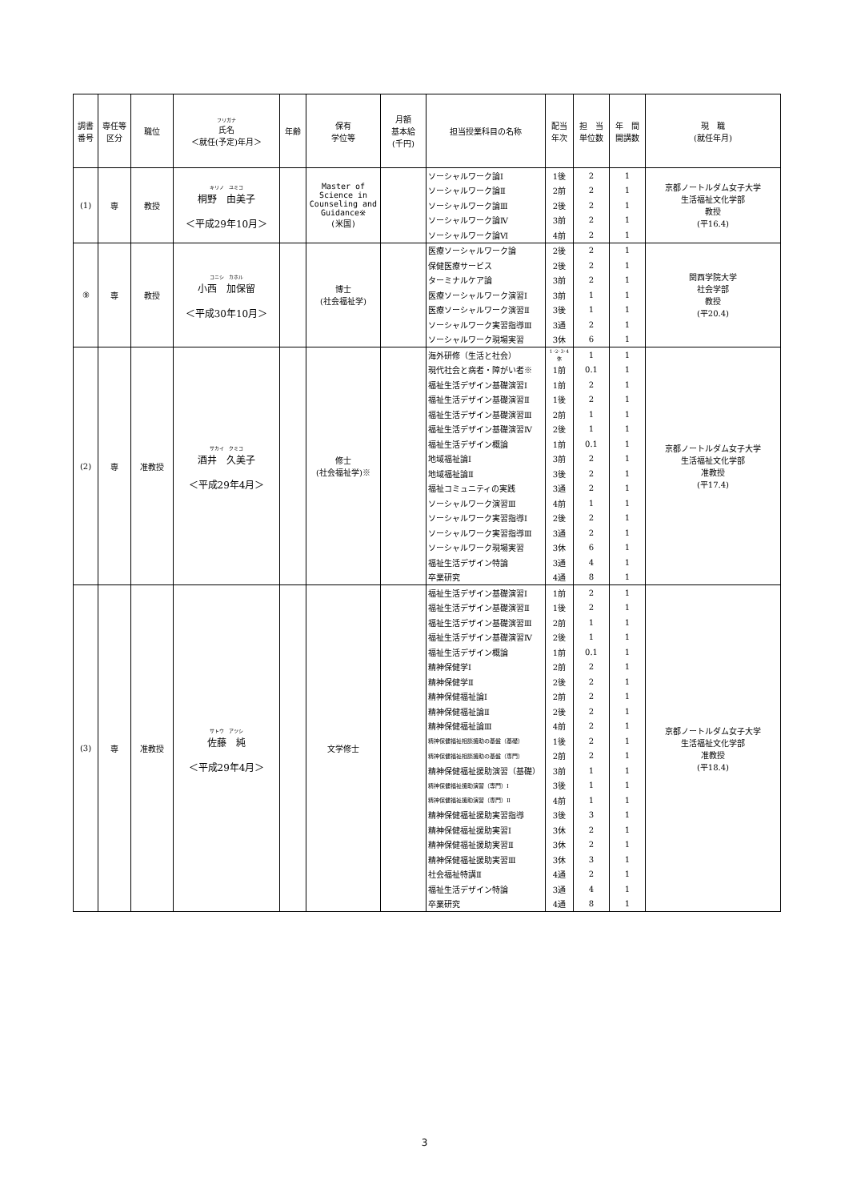| 調書 番号 | 専任等 区分 | 職位 | フリガナ 氏名 ＜就任(予定)年月＞ | 年齢 | 保有 学位等 | 月額 基本給 (千円) | 担当授業科目の名称 | 配当 年次 | 担 当 単位数 | 年 間 開講数 | 現 職 (就任年月) |
| --- | --- | --- | --- | --- | --- | --- | --- | --- | --- | --- | --- |
| (1) | 専 | 教授 | キリノ ユミコ 桐野 由美子 ＜平成29年10月＞ | | Master of Science in Counseling and Guidance※ (米国) | | ソーシャルワーク論Ⅰ | 1後 | 2 | 1 | 京都ノートルダム女子大学 生活福祉文化学部 教授 (平16.4) |
| | | | | | | | ソーシャルワーク論Ⅱ | 2前 | 2 | 1 | |
| | | | | | | | ソーシャルワーク論Ⅲ | 2後 | 2 | 1 | |
| | | | | | | | ソーシャルワーク論Ⅳ | 3前 | 2 | 1 | |
| | | | | | | | ソーシャルワーク論Ⅵ | 4前 | 2 | 1 | |
| ⑨ | 専 | 教授 | コニシ カホル 小西 加保留 ＜平成30年10月＞ | | 博士 (社会福祉学) | | 医療ソーシャルワーク論 | 2後 | 2 | 1 | 関西学院大学 社会学部 教授 (平20.4) |
| | | | | | | | 保健医療サービス | 2後 | 2 | 1 | |
| | | | | | | | ターミナルケア論 | 3前 | 2 | 1 | |
| | | | | | | | 医療ソーシャルワーク演習Ⅰ | 3前 | 1 | 1 | |
| | | | | | | | 医療ソーシャルワーク演習Ⅱ | 3後 | 1 | 1 | |
| | | | | | | | ソーシャルワーク実習指導Ⅲ | 3通 | 2 | 1 | |
| | | | | | | | ソーシャルワーク現場実習 | 3休 | 6 | 1 | |
| (2) | 専 | 准教授 | サカイ クミコ 酒井 久美子 ＜平成29年4月＞ | | 修士 (社会福祉学)※ | | 海外研修（生活と社会） | 1･2･3･4休 | 1 | 1 | 京都ノートルダム女子大学 生活福祉文化学部 准教授 (平17.4) |
| | | | | | | | 現代社会と病者・障がい者※ | 1前 | 0.1 | 1 | |
| | | | | | | | 福祉生活デザイン基礎演習Ⅰ | 1前 | 2 | 1 | |
| | | | | | | | 福祉生活デザイン基礎演習Ⅱ | 1後 | 2 | 1 | |
| | | | | | | | 福祉生活デザイン基礎演習Ⅲ | 2前 | 1 | 1 | |
| | | | | | | | 福祉生活デザイン基礎演習Ⅳ | 2後 | 1 | 1 | |
| | | | | | | | 福祉生活デザイン概論 | 1前 | 0.1 | 1 | |
| | | | | | | | 地域福祉論Ⅰ | 3前 | 2 | 1 | |
| | | | | | | | 地域福祉論Ⅱ | 3後 | 2 | 1 | |
| | | | | | | | 福祉コミュニティの実践 | 3通 | 2 | 1 | |
| | | | | | | | ソーシャルワーク演習Ⅲ | 4前 | 1 | 1 | |
| | | | | | | | ソーシャルワーク実習指導Ⅰ | 2後 | 2 | 1 | |
| | | | | | | | ソーシャルワーク実習指導Ⅲ | 3通 | 2 | 1 | |
| | | | | | | | ソーシャルワーク現場実習 | 3休 | 6 | 1 | |
| | | | | | | | 福祉生活デザイン特論 | 3通 | 4 | 1 | |
| | | | | | | | 卒業研究 | 4通 | 8 | 1 | |
| (3) | 専 | 准教授 | サトウ アツシ 佐藤 純 ＜平成29年4月＞ | | 文学修士 | | 福祉生活デザイン基礎演習Ⅰ | 1前 | 2 | 1 | 京都ノートルダム女子大学 生活福祉文化学部 准教授 (平18.4) |
| | | | | | | | 福祉生活デザイン基礎演習Ⅱ | 1後 | 2 | 1 | |
| | | | | | | | 福祉生活デザイン基礎演習Ⅲ | 2前 | 1 | 1 | |
| | | | | | | | 福祉生活デザイン基礎演習Ⅳ | 2後 | 1 | 1 | |
| | | | | | | | 福祉生活デザイン概論 | 1前 | 0.1 | 1 | |
| | | | | | | | 精神保健学Ⅰ | 2前 | 2 | 1 | |
| | | | | | | | 精神保健学Ⅱ | 2後 | 2 | 1 | |
| | | | | | | | 精神保健福祉論Ⅰ | 2前 | 2 | 1 | |
| | | | | | | | 精神保健福祉論Ⅱ | 2後 | 2 | 1 | |
| | | | | | | | 精神保健福祉論Ⅲ | 4前 | 2 | 1 | |
| | | | | | | | 精神保健福祉相談援助の基盤（基礎） | 1後 | 2 | 1 | |
| | | | | | | | 精神保健福祉相談援助の基盤（専門） | 2前 | 2 | 1 | |
| | | | | | | | 精神保健福祉援助演習（基礎） | 3前 | 1 | 1 | |
| | | | | | | | 精神保健福祉援助演習（専門）Ⅰ | 3後 | 1 | 1 | |
| | | | | | | | 精神保健福祉援助演習（専門）Ⅱ | 4前 | 1 | 1 | |
| | | | | | | | 精神保健福祉援助実習指導 | 3後 | 3 | 1 | |
| | | | | | | | 精神保健福祉援助実習Ⅰ | 3休 | 2 | 1 | |
| | | | | | | | 精神保健福祉援助実習Ⅱ | 3休 | 2 | 1 | |
| | | | | | | | 精神保健福祉援助実習Ⅲ | 3休 | 3 | 1 | |
| | | | | | | | 社会福祉特講Ⅱ | 4通 | 2 | 1 | |
| | | | | | | | 福祉生活デザイン特論 | 3通 | 4 | 1 | |
| | | | | | | | 卒業研究 | 4通 | 8 | 1 | |
3